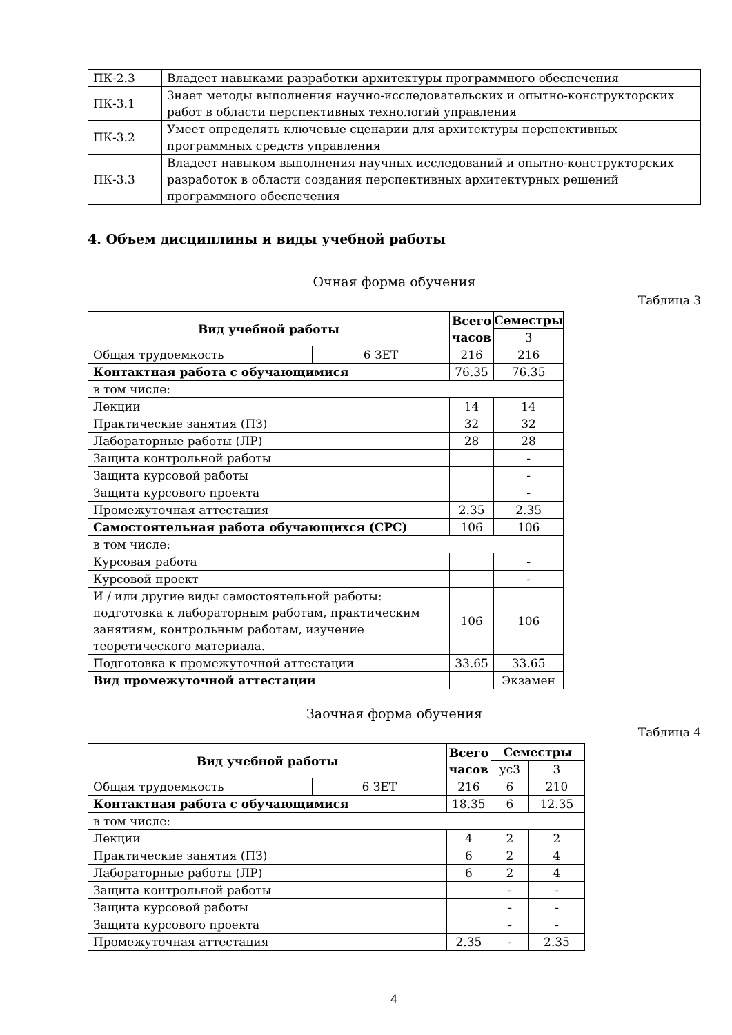| ПК-2.3 | Владеет навыками разработки архитектуры программного обеспечения |
| ПК-3.1 | Знает методы выполнения научно-исследовательских и опытно-конструкторских работ в области перспективных технологий управления |
| ПК-3.2 | Умеет определять ключевые сценарии для архитектуры перспективных программных средств управления |
| ПК-3.3 | Владеет навыком выполнения научных исследований и опытно-конструкторских разработок в области создания перспективных архитектурных решений программного обеспечения |
4. Объем дисциплины и виды учебной работы
Очная форма обучения
Таблица 3
| Вид учебной работы | | Всего часов | Семестры |
| --- | --- | --- | --- |
| | | | 3 |
| Общая трудоемкость | 6 ЗЕТ | 216 | 216 |
| Контактная работа с обучающимися | | 76.35 | 76.35 |
| в том числе: | | | |
| Лекции | | 14 | 14 |
| Практические занятия (ПЗ) | | 32 | 32 |
| Лабораторные работы (ЛР) | | 28 | 28 |
| Защита контрольной работы | | | - |
| Защита курсовой работы | | | - |
| Защита курсового проекта | | | - |
| Промежуточная аттестация | | 2.35 | 2.35 |
| Самостоятельная работа обучающихся (СРС) | | 106 | 106 |
| в том числе: | | | |
| Курсовая работа | | | - |
| Курсовой проект | | | - |
| И / или другие виды самостоятельной работы: подготовка к лабораторным работам, практическим занятиям, контрольным работам, изучение теоретического материала. | | 106 | 106 |
| Подготовка к промежуточной аттестации | | 33.65 | 33.65 |
| Вид промежуточной аттестации | | | Экзамен |
Заочная форма обучения
Таблица 4
| Вид учебной работы | | Всего часов | Семестры | |
| --- | --- | --- | --- | --- |
| | | | ус3 | 3 |
| Общая трудоемкость | 6 ЗЕТ | 216 | 6 | 210 |
| Контактная работа с обучающимися | | 18.35 | 6 | 12.35 |
| в том числе: | | | | |
| Лекции | | 4 | 2 | 2 |
| Практические занятия (ПЗ) | | 6 | 2 | 4 |
| Лабораторные работы (ЛР) | | 6 | 2 | 4 |
| Защита контрольной работы | | | - | - |
| Защита курсовой работы | | | - | - |
| Защита курсового проекта | | | - | - |
| Промежуточная аттестация | | 2.35 | - | 2.35 |
4